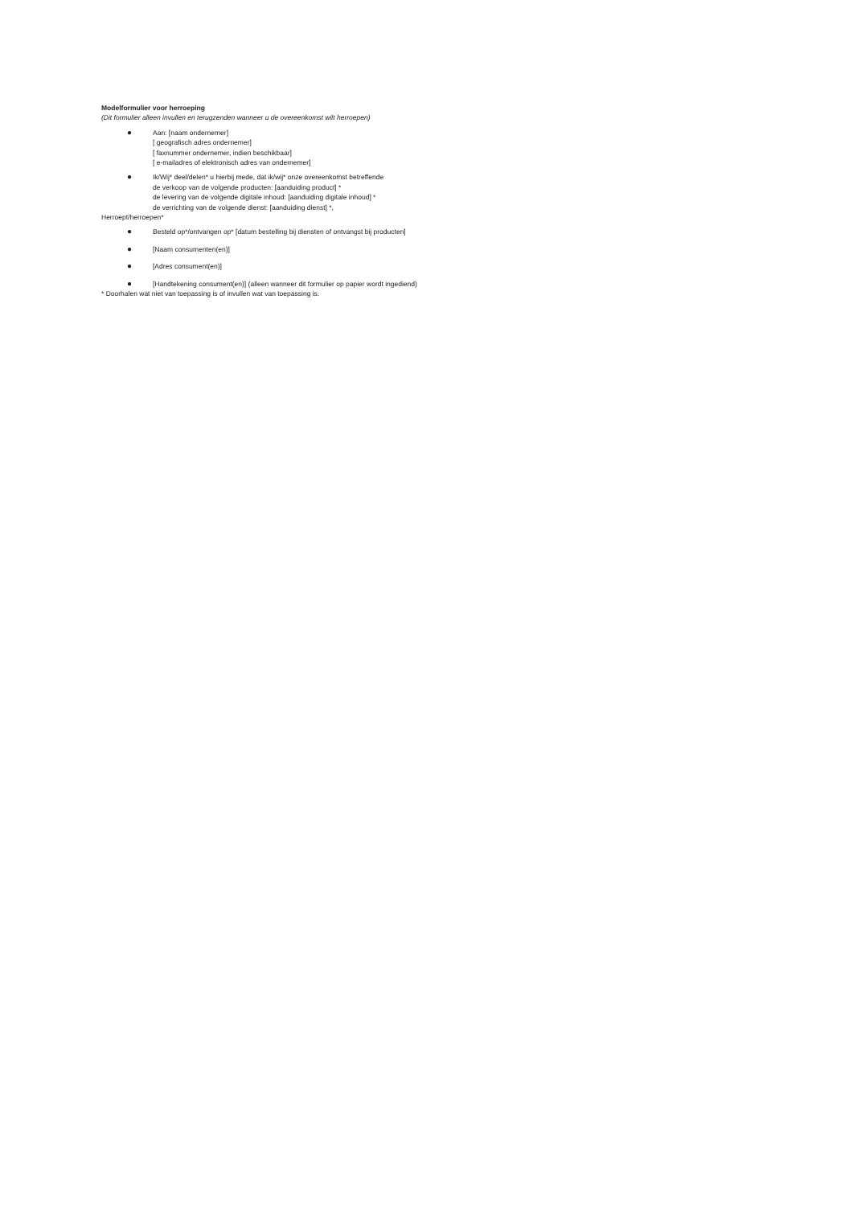Modelformulier voor herroeping
(Dit formulier alleen invullen en terugzenden wanneer u de overeenkomst wilt herroepen)
●
Aan: [naam ondernemer]
[ geografisch adres ondernemer]
[ faxnummer ondernemer, indien beschikbaar]
[ e-mailadres of elektronisch adres van ondernemer]
●
Ik/Wij* deel/delen* u hierbij mede, dat ik/wij* onze overeenkomst betreffende
de verkoop van de volgende producten: [aanduiding product] *
de levering van de volgende digitale inhoud: [aanduiding digitale inhoud] *
de verrichting van de volgende dienst: [aanduiding dienst] *,
Herroept/herroepen*
●
Besteld op*/ontvangen op* [datum bestelling bij diensten of ontvangst bij producten]
●
[Naam consumenten(en)]
●
[Adres consument(en)]
●
[Handtekening consument(en)] (alleen wanneer dit formulier op papier wordt ingediend)
* Doorhalen wat niet van toepassing is of invullen wat van toepassing is.